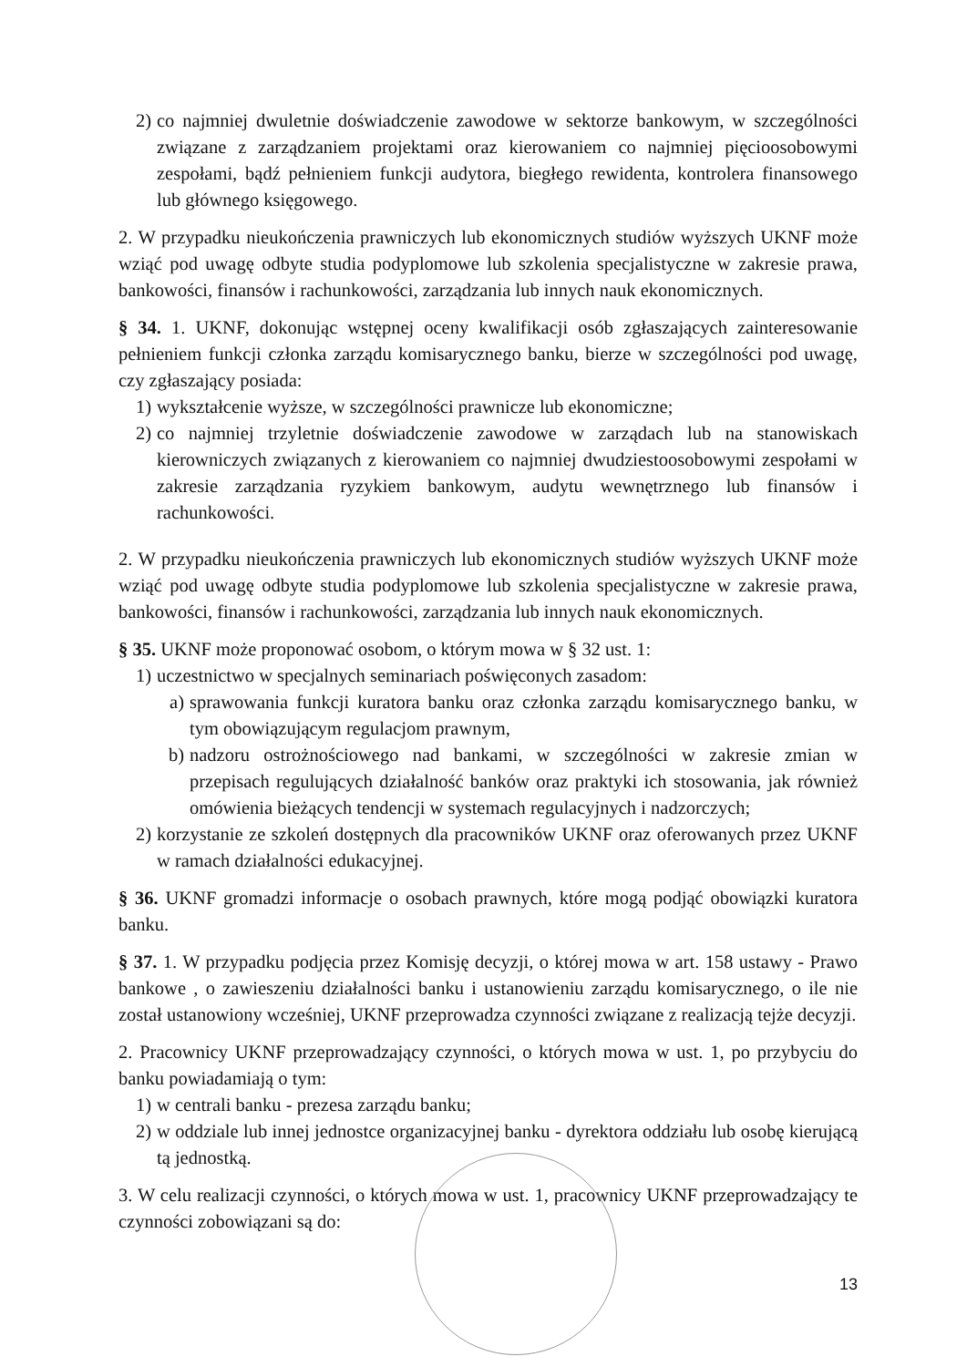2) co najmniej dwuletnie doświadczenie zawodowe w sektorze bankowym, w szczególności związane z zarządzaniem projektami oraz kierowaniem co najmniej pięcioosobowymi zespołami, bądź pełnieniem funkcji audytora, biegłego rewidenta, kontrolera finansowego lub głównego księgowego.
2. W przypadku nieukończenia prawniczych lub ekonomicznych studiów wyższych UKNF może wziąć pod uwagę odbyte studia podyplomowe lub szkolenia specjalistyczne w zakresie prawa, bankowości, finansów i rachunkowości, zarządzania lub innych nauk ekonomicznych.
§ 34. 1. UKNF, dokonując wstępnej oceny kwalifikacji osób zgłaszających zainteresowanie pełnieniem funkcji członka zarządu komisarycznego banku, bierze w szczególności pod uwagę, czy zgłaszający posiada:
1) wykształcenie wyższe, w szczególności prawnicze lub ekonomiczne;
2) co najmniej trzyletnie doświadczenie zawodowe w zarządach lub na stanowiskach kierowniczych związanych z kierowaniem co najmniej dwudziestoosobowymi zespołami w zakresie zarządzania ryzykiem bankowym, audytu wewnętrznego lub finansów i rachunkowości.
2. W przypadku nieukończenia prawniczych lub ekonomicznych studiów wyższych UKNF może wziąć pod uwagę odbyte studia podyplomowe lub szkolenia specjalistyczne w zakresie prawa, bankowości, finansów i rachunkowości, zarządzania lub innych nauk ekonomicznych.
§ 35. UKNF może proponować osobom, o którym mowa w § 32 ust. 1:
1) uczestnictwo w specjalnych seminariach poświęconych zasadom:
a) sprawowania funkcji kuratora banku oraz członka zarządu komisarycznego banku, w tym obowiązującym regulacjom prawnym,
b) nadzoru ostrożnościowego nad bankami, w szczególności w zakresie zmian w przepisach regulujących działalność banków oraz praktyki ich stosowania, jak również omówienia bieżących tendencji w systemach regulacyjnych i nadzorczych;
2) korzystanie ze szkoleń dostępnych dla pracowników UKNF oraz oferowanych przez UKNF w ramach działalności edukacyjnej.
§ 36. UKNF gromadzi informacje o osobach prawnych, które mogą podjąć obowiązki kuratora banku.
§ 37. 1. W przypadku podjęcia przez Komisję decyzji, o której mowa w art. 158 ustawy - Prawo bankowe , o zawieszeniu działalności banku i ustanowieniu zarządu komisarycznego, o ile nie został ustanowiony wcześniej, UKNF przeprowadza czynności związane z realizacją tejże decyzji.
2. Pracownicy UKNF przeprowadzający czynności, o których mowa w ust. 1, po przybyciu do banku powiadamiają o tym:
1) w centrali banku - prezesa zarządu banku;
2) w oddziale lub innej jednostce organizacyjnej banku - dyrektora oddziału lub osobę kierującą tą jednostką.
3. W celu realizacji czynności, o których mowa w ust. 1, pracownicy UKNF przeprowadzający te czynności zobowiązani są do:
13